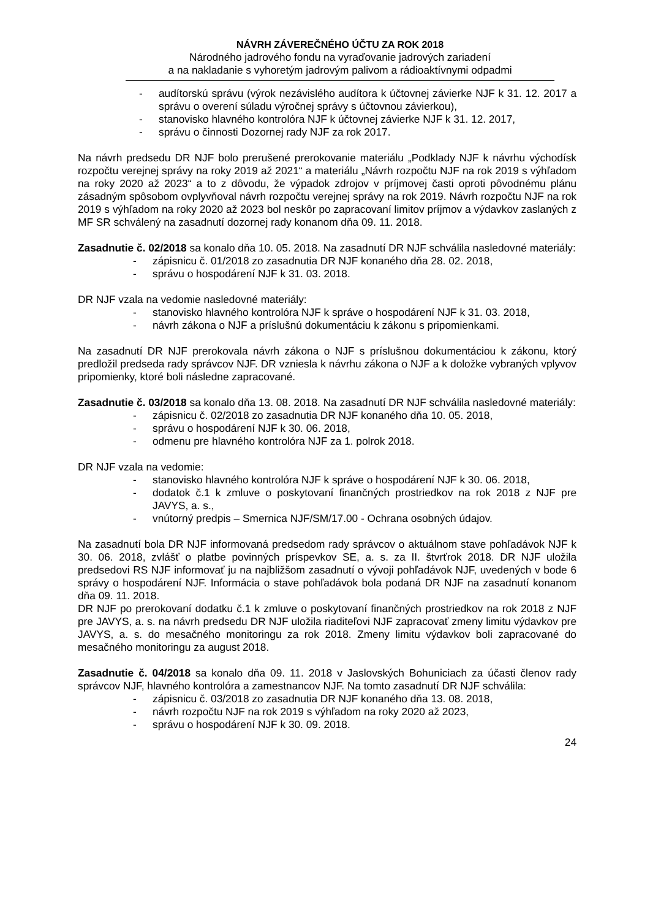NÁVRH ZÁVEREČNÉHO ÚČTU ZA ROK 2018
Národného jadrového fondu na vyraďovanie jadrových zariadení
a na nakladanie s vyhoretým jadrovým palivom a rádioaktívnymi odpadmi
- audítorskú správu (výrok nezávislého audítora k účtovnej závierke NJF k 31. 12. 2017 a správu o overení súladu výročnej správy s účtovnou závierkou),
- stanovisko hlavného kontrolóra NJF k účtovnej závierke NJF k 31. 12. 2017,
- správu o činnosti Dozornej rady NJF za rok 2017.
Na návrh predsedu DR NJF bolo prerušené prerokovanie materiálu „Podklady NJF k návrhu východísk rozpočtu verejnej správy na roky 2019 až 2021“ a materiálu „Návrh rozpočtu NJF na rok 2019 s výhľadom na roky 2020 až 2023“ a to z dôvodu, že výpadok zdrojov v príjmovej časti oproti pôvodnému plánu zásadným spôsobom ovplyvňoval návrh rozpočtu verejnej správy na rok 2019. Návrh rozpočtu NJF na rok 2019 s výhľadom na roky 2020 až 2023 bol neskôr po zapracovaní limitov príjmov a výdavkov zaslaných z MF SR schválený na zasadnutí dozornej rady konanom dňa 09. 11. 2018.
Zasadnutie č. 02/2018 sa konalo dňa 10. 05. 2018. Na zasadnutí DR NJF schválila nasledovné materiály:
- zápisnicu č. 01/2018 zo zasadnutia DR NJF konaného dňa 28. 02. 2018,
- správu o hospodárení NJF k 31. 03. 2018.
DR NJF vzala na vedomie nasledovné materiály:
- stanovisko hlavného kontrolóra NJF k správe o hospodárení NJF k 31. 03. 2018,
- návrh zákona o NJF a príslušnú dokumentáciu k zákonu s pripomienkami.
Na zasadnutí DR NJF prerokovala návrh zákona o NJF s príslušnou dokumentáciou k zákonu, ktorý predložil predseda rady správcov NJF. DR vzniesla k návrhu zákona o NJF a k doložke vybraných vplyvov pripomienky, ktoré boli následne zapracované.
Zasadnutie č. 03/2018 sa konalo dňa 13. 08. 2018. Na zasadnutí DR NJF schválila nasledovné materiály:
- zápisnicu č. 02/2018 zo zasadnutia DR NJF konaného dňa 10. 05. 2018,
- správu o hospodárení NJF k 30. 06. 2018,
- odmenu pre hlavného kontrolóra NJF za 1. polrok 2018.
DR NJF vzala na vedomie:
- stanovisko hlavného kontrolóra NJF k správe o hospodárení NJF k 30. 06. 2018,
- dodatok č.1 k zmluve o poskytovaní finančných prostriedkov na rok 2018 z NJF pre JAVYS, a. s.,
- vnútorný predpis – Smernica NJF/SM/17.00 - Ochrana osobných údajov.
Na zasadnutí bola DR NJF informovaná predsedom rady správcov o aktuálnom stave pohľadávok NJF k 30. 06. 2018, zvlášť o platbe povinných príspevkov SE, a. s. za II. štvrťrok 2018. DR NJF uložila predsedovi RS NJF informovať ju na najbližšom zasadnutí o vývoji pohľadávok NJF, uvedených v bode 6 správy o hospodárení NJF. Informácia o stave pohľadávok bola podaná DR NJF na zasadnutí konanom dňa 09. 11. 2018.
DR NJF po prerokovaní dodatku č.1 k zmluve o poskytovaní finančných prostriedkov na rok 2018 z NJF pre JAVYS, a. s. na návrh predsedu DR NJF uložila riaditeľovi NJF zapracovať zmeny limitu výdavkov pre JAVYS, a. s. do mesačného monitoringu za rok 2018. Zmeny limitu výdavkov boli zapracované do mesačného monitoringu za august 2018.
Zasadnutie č. 04/2018 sa konalo dňa 09. 11. 2018 v Jaslovských Bohuniciach za účasti členov rady správcov NJF, hlavného kontrolóra a zamestnancov NJF. Na tomto zasadnutí DR NJF schválila:
- zápisnicu č. 03/2018 zo zasadnutia DR NJF konaného dňa 13. 08. 2018,
- návrh rozpočtu NJF na rok 2019 s výhľadom na roky 2020 až 2023,
- správu o hospodárení NJF k 30. 09. 2018.
24